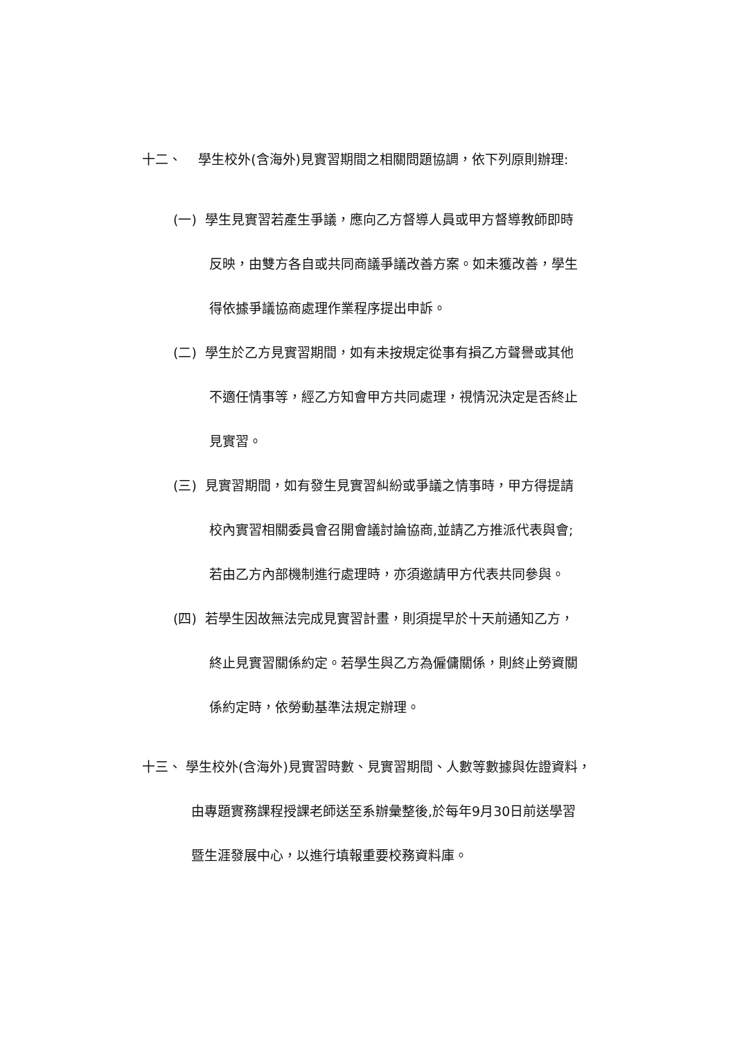十二、 學生校外(含海外)見實習期間之相關問題協調，依下列原則辦理:
(一) 學生見實習若產生爭議，應向乙方督導人員或甲方督導教師即時
反映，由雙方各自或共同商議爭議改善方案。如未獲改善，學生
得依據爭議協商處理作業程序提出申訴。
(二) 學生於乙方見實習期間，如有未按規定從事有損乙方聲譽或其他
不適任情事等，經乙方知會甲方共同處理，視情況決定是否終止
見實習。
(三) 見實習期間，如有發生見實習糾紛或爭議之情事時，甲方得提請
校內實習相關委員會召開會議討論協商,並請乙方推派代表與會;
若由乙方內部機制進行處理時，亦須邀請甲方代表共同參與。
(四) 若學生因故無法完成見實習計畫，則須提早於十天前通知乙方，
終止見實習關係約定。若學生與乙方為僱傭關係，則終止勞資關
係約定時，依勞動基準法規定辦理。
十三、 學生校外(含海外)見實習時數、見實習期間、人數等數據與佐證資料，
由專題實務課程授課老師送至系辦彙整後,於每年9月30日前送學習
暨生涯發展中心，以進行填報重要校務資料庫。